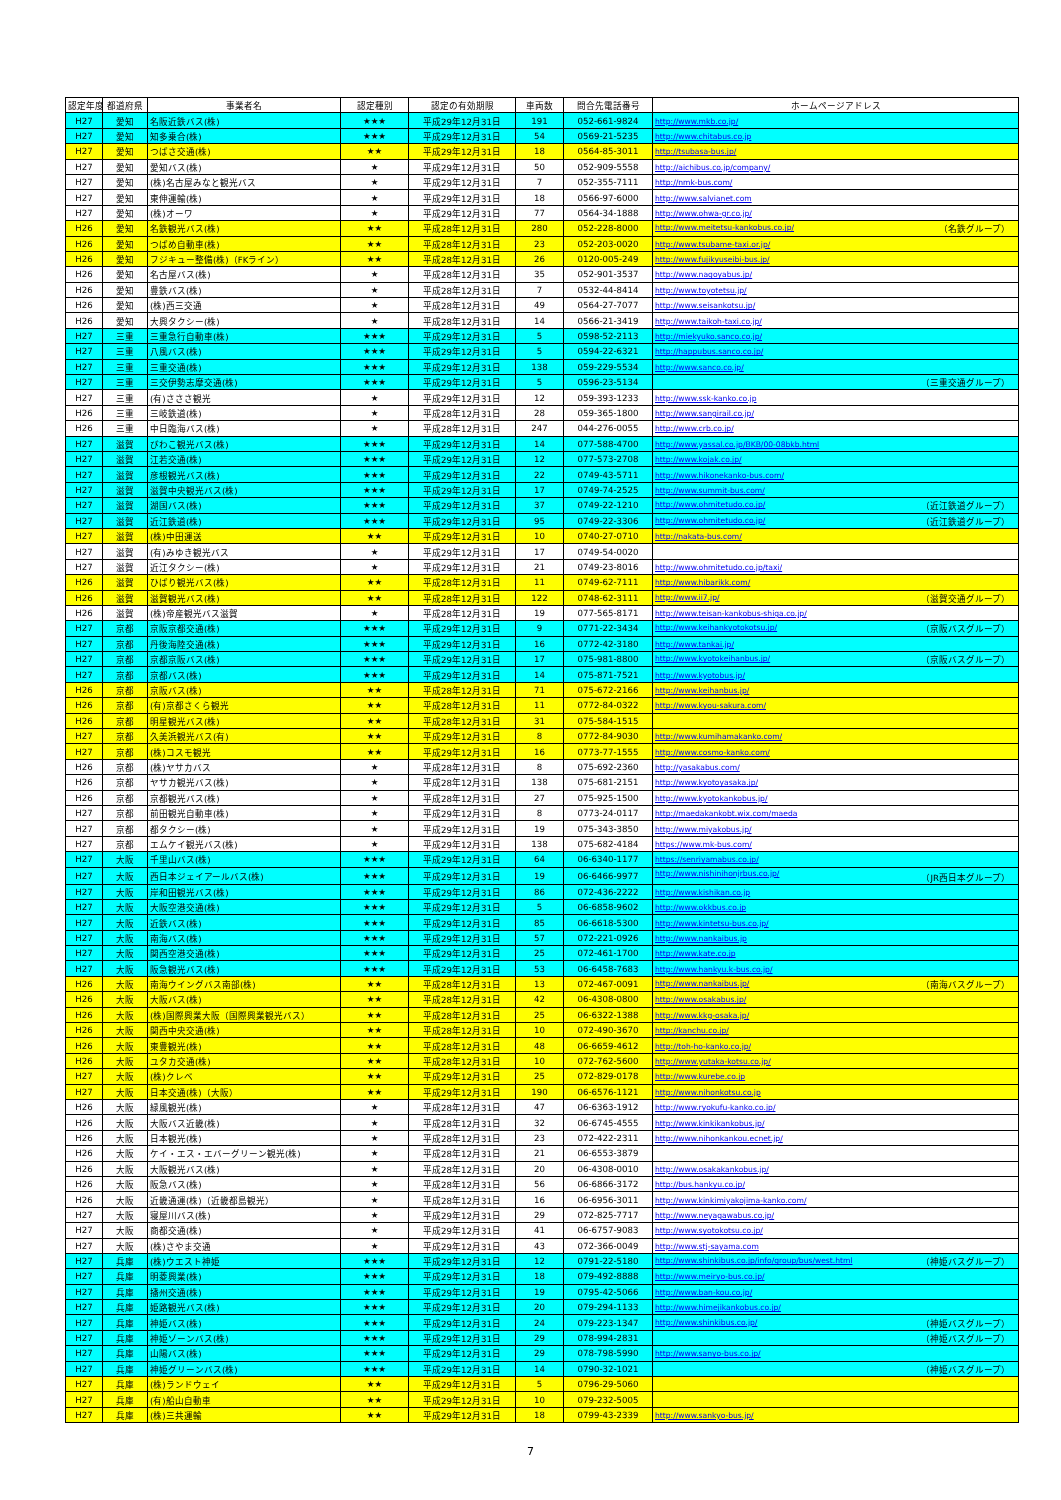| 認定年度 | 都道府県 | 事業者名 | 認定種別 | 認定の有効期限 | 車両数 | 問合先電話番号 | ホームページアドレス |
| --- | --- | --- | --- | --- | --- | --- | --- |
| H27 | 愛知 | 名阪近鉄バス(株) | ★★★ | 平成29年12月31日 | 191 | 052-661-9824 | http://www.mkb.co.jp/ |
| H27 | 愛知 | 知多乗合(株) | ★★★ | 平成29年12月31日 | 54 | 0569-21-5235 | http://www.chitabus.co.jp |
| H27 | 愛知 | つばさ交通(株) | ★★ | 平成29年12月31日 | 18 | 0564-85-3011 | http://tsubasa-bus.jp/ |
| H27 | 愛知 | 愛知バス(株) | ★ | 平成29年12月31日 | 50 | 052-909-5558 | http://aichibus.co.jp/company/ |
| H27 | 愛知 | (株)名古屋みなと観光バス | ★ | 平成29年12月31日 | 7 | 052-355-7111 | http://nmk-bus.com/ |
| H27 | 愛知 | 東伸運輸(株) | ★ | 平成29年12月31日 | 18 | 0566-97-6000 | http://www.salvianet.com |
| H27 | 愛知 | (株)オーワ | ★ | 平成29年12月31日 | 77 | 0564-34-1888 | http://www.ohwa-gr.co.jp/ |
| H26 | 愛知 | 名鉄観光バス(株) | ★★ | 平成28年12月31日 | 280 | 052-228-8000 | http://www.meitetsu-kankobus.co.jp/ （名鉄グループ） |
| H26 | 愛知 | つばめ自動車(株) | ★★ | 平成28年12月31日 | 23 | 052-203-0020 | http://www.tsubame-taxi.or.jp/ |
| H26 | 愛知 | フジキュー整備(株)（FKライン） | ★★ | 平成28年12月31日 | 26 | 0120-005-249 | http://www.fujikyuseibi-bus.jp/ |
| H26 | 愛知 | 名古屋バス(株) | ★ | 平成28年12月31日 | 35 | 052-901-3537 | http://www.nagoyabus.jp/ |
| H26 | 愛知 | 豊鉄バス(株) | ★ | 平成28年12月31日 | 7 | 0532-44-8414 | http://www.toyotetsu.jp/ |
| H26 | 愛知 | (株)西三交通 | ★ | 平成28年12月31日 | 49 | 0564-27-7077 | http://www.seisankotsu.jp/ |
| H26 | 愛知 | 大興タクシー(株) | ★ | 平成28年12月31日 | 14 | 0566-21-3419 | http://www.taikoh-taxi.co.jp/ |
| H27 | 三重 | 三重急行自動車(株) | ★★★ | 平成29年12月31日 | 5 | 0598-52-2113 | http://miekyuko.sanco.co.jp/ |
| H27 | 三重 | 八風バス(株) | ★★★ | 平成29年12月31日 | 5 | 0594-22-6321 | http://happubus.sanco.co.jp/ |
| H27 | 三重 | 三重交通(株) | ★★★ | 平成29年12月31日 | 138 | 059-229-5534 | http://www.sanco.co.jp/ |
| H27 | 三重 | 三交伊勢志摩交通(株) | ★★★ | 平成29年12月31日 | 5 | 0596-23-5134 | （三重交通グループ） |
| H27 | 三重 | (有)さささ観光 | ★ | 平成29年12月31日 | 12 | 059-393-1233 | http://www.ssk-kanko.co.jp |
| H26 | 三重 | 三岐鉄道(株) | ★ | 平成28年12月31日 | 28 | 059-365-1800 | http://www.sangirail.co.jp/ |
| H26 | 三重 | 中日臨海バス(株) | ★ | 平成28年12月31日 | 247 | 044-276-0055 | http://www.crb.co.jp/ |
| H27 | 滋賀 | びわこ観光バス(株) | ★★★ | 平成29年12月31日 | 14 | 077-588-4700 | http://www.yassal.co.jp/BKB/00-08bkb.html |
| H27 | 滋賀 | 江若交通(株) | ★★★ | 平成29年12月31日 | 12 | 077-573-2708 | http://www.kojak.co.jp/ |
| H27 | 滋賀 | 彦根観光バス(株) | ★★★ | 平成29年12月31日 | 22 | 0749-43-5711 | http://www.hikonekanko-bus.com/ |
| H27 | 滋賀 | 滋賀中央観光バス(株) | ★★★ | 平成29年12月31日 | 17 | 0749-74-2525 | http://www.summit-bus.com/ |
| H27 | 滋賀 | 湖国バス(株) | ★★★ | 平成29年12月31日 | 37 | 0749-22-1210 | http://www.ohmitetudo.co.jp/ （近江鉄道グループ） |
| H27 | 滋賀 | 近江鉄道(株) | ★★★ | 平成29年12月31日 | 95 | 0749-22-3306 | http://www.ohmitetudo.co.jp/ （近江鉄道グループ） |
| H27 | 滋賀 | (株)中田運送 | ★★ | 平成29年12月31日 | 10 | 0740-27-0710 | http://nakata-bus.com/ |
| H27 | 滋賀 | (有)みゆき観光バス | ★ | 平成29年12月31日 | 17 | 0749-54-0020 | |
| H27 | 滋賀 | 近江タクシー(株) | ★ | 平成29年12月31日 | 21 | 0749-23-8016 | http://www.ohmitetudo.co.jp/taxi/ |
| H26 | 滋賀 | ひばり観光バス(株) | ★★ | 平成28年12月31日 | 11 | 0749-62-7111 | http://www.hibarikk.com/ |
| H26 | 滋賀 | 滋賀観光バス(株) | ★★ | 平成28年12月31日 | 122 | 0748-62-3111 | http://www.ii7.jp/ （滋賀交通グループ） |
| H26 | 滋賀 | (株)帝産観光バス滋賀 | ★ | 平成28年12月31日 | 19 | 077-565-8171 | http://www.teisan-kankobus-shiga.co.jp/ |
| H27 | 京都 | 京阪京都交通(株) | ★★★ | 平成29年12月31日 | 9 | 0771-22-3434 | http://www.keihankyotokotsu.jp/ （京阪バスグループ） |
| H27 | 京都 | 丹後海陸交通(株) | ★★★ | 平成29年12月31日 | 16 | 0772-42-3180 | http://www.tankai.jp/ |
| H27 | 京都 | 京都京阪バス(株) | ★★★ | 平成29年12月31日 | 17 | 075-981-8800 | http://www.kyotokeihanbus.jp/ （京阪バスグループ） |
| H27 | 京都 | 京都バス(株) | ★★★ | 平成29年12月31日 | 14 | 075-871-7521 | http://www.kyotobus.jp/ |
| H26 | 京都 | 京阪バス(株) | ★★ | 平成28年12月31日 | 71 | 075-672-2166 | http://www.keihanbus.jp/ |
| H26 | 京都 | (有)京都さくら観光 | ★★ | 平成28年12月31日 | 11 | 0772-84-0322 | http://www.kyou-sakura.com/ |
| H26 | 京都 | 明星観光バス(株) | ★★ | 平成28年12月31日 | 31 | 075-584-1515 | |
| H27 | 京都 | 久美浜観光バス(有) | ★★ | 平成29年12月31日 | 8 | 0772-84-9030 | http://www.kumihamakanko.com/ |
| H27 | 京都 | (株)コスモ観光 | ★★ | 平成29年12月31日 | 16 | 0773-77-1555 | http://www.cosmo-kanko.com/ |
| H26 | 京都 | (株)ヤサカバス | ★ | 平成28年12月31日 | 8 | 075-692-2360 | http://yasakabus.com/ |
| H26 | 京都 | ヤサカ観光バス(株) | ★ | 平成28年12月31日 | 138 | 075-681-2151 | http://www.kyotoyasaka.jp/ |
| H26 | 京都 | 京都観光バス(株) | ★ | 平成28年12月31日 | 27 | 075-925-1500 | http://www.kyotokankobus.jp/ |
| H27 | 京都 | 前田観光自動車(株) | ★ | 平成29年12月31日 | 8 | 0773-24-0117 | http://maedakankobt.wix.com/maeda |
| H27 | 京都 | 都タクシー(株) | ★ | 平成29年12月31日 | 19 | 075-343-3850 | http://www.miyakobus.jp/ |
| H27 | 京都 | エムケイ観光バス(株) | ★ | 平成29年12月31日 | 138 | 075-682-4184 | https://www.mk-bus.com/ |
| H27 | 大阪 | 千里山バス(株) | ★★★ | 平成29年12月31日 | 64 | 06-6340-1177 | https://senriyamabus.co.jp/ |
| H27 | 大阪 | 西日本ジェイアールバス(株) | ★★★ | 平成29年12月31日 | 19 | 06-6466-9977 | http://www.nishinihonjrbus.co.jp/ （JR西日本グループ） |
| H27 | 大阪 | 岸和田観光バス(株) | ★★★ | 平成29年12月31日 | 86 | 072-436-2222 | http://www.kishikan.co.jp |
| H27 | 大阪 | 大阪空港交通(株) | ★★★ | 平成29年12月31日 | 5 | 06-6858-9602 | http://www.okkbus.co.jp |
| H27 | 大阪 | 近鉄バス(株) | ★★★ | 平成29年12月31日 | 85 | 06-6618-5300 | http://www.kintetsu-bus.co.jp/ |
| H27 | 大阪 | 南海バス(株) | ★★★ | 平成29年12月31日 | 57 | 072-221-0926 | http://www.nankaibus.jp |
| H27 | 大阪 | 関西空港交通(株) | ★★★ | 平成29年12月31日 | 25 | 072-461-1700 | http://www.kate.co.jp |
| H27 | 大阪 | 阪急観光バス(株) | ★★★ | 平成29年12月31日 | 53 | 06-6458-7683 | http://www.hankyu.k-bus.co.jp/ |
| H26 | 大阪 | 南海ウイングバス南部(株) | ★★ | 平成28年12月31日 | 13 | 072-467-0091 | http://www.nankaibus.jp/ （南海バスグループ） |
| H26 | 大阪 | 大阪バス(株) | ★★ | 平成28年12月31日 | 42 | 06-4308-0800 | http://www.osakabus.jp/ |
| H26 | 大阪 | (株)国際興業大阪（国際興業観光バス） | ★★ | 平成28年12月31日 | 25 | 06-6322-1388 | http://www.kkg-osaka.jp/ |
| H26 | 大阪 | 関西中央交通(株) | ★★ | 平成28年12月31日 | 10 | 072-490-3670 | http://kanchu.co.jp/ |
| H26 | 大阪 | 東豊観光(株) | ★★ | 平成28年12月31日 | 48 | 06-6659-4612 | http://toh-ho-kanko.co.jp/ |
| H26 | 大阪 | ユタカ交通(株) | ★★ | 平成28年12月31日 | 10 | 072-762-5600 | http://www.yutaka-kotsu.co.jp/ |
| H27 | 大阪 | (株)クレベ | ★★ | 平成29年12月31日 | 25 | 072-829-0178 | http://www.kurebe.co.jp |
| H27 | 大阪 | 日本交通(株)（大阪） | ★★ | 平成29年12月31日 | 190 | 06-6576-1121 | http://www.nihonkotsu.co.jp |
| H26 | 大阪 | 緑風観光(株) | ★ | 平成28年12月31日 | 47 | 06-6363-1912 | http://www.ryokufu-kanko.co.jp/ |
| H26 | 大阪 | 大阪バス近畿(株) | ★ | 平成28年12月31日 | 32 | 06-6745-4555 | http://www.kinkikankobus.jp/ |
| H26 | 大阪 | 日本観光(株) | ★ | 平成28年12月31日 | 23 | 072-422-2311 | http://www.nihonkankou.ecnet.jp/ |
| H26 | 大阪 | ケイ・エス・エバーグリーン観光(株) | ★ | 平成28年12月31日 | 21 | 06-6553-3879 | |
| H26 | 大阪 | 大阪観光バス(株) | ★ | 平成28年12月31日 | 20 | 06-4308-0010 | http://www.osakakankobus.jp/ |
| H26 | 大阪 | 阪急バス(株) | ★ | 平成28年12月31日 | 56 | 06-6866-3172 | http://bus.hankyu.co.jp/ |
| H26 | 大阪 | 近畿通運(株)（近畿都島観光） | ★ | 平成28年12月31日 | 16 | 06-6956-3011 | http://www.kinkimiyakojima-kanko.com/ |
| H27 | 大阪 | 寝屋川バス(株) | ★ | 平成29年12月31日 | 29 | 072-825-7717 | http://www.neyagawabus.co.jp/ |
| H27 | 大阪 | 商都交通(株) | ★ | 平成29年12月31日 | 41 | 06-6757-9083 | http://www.syotokotsu.co.jp/ |
| H27 | 大阪 | (株)さやま交通 | ★ | 平成29年12月31日 | 43 | 072-366-0049 | http://www.stj-sayama.com |
| H27 | 兵庫 | (株)ウエスト神姫 | ★★★ | 平成29年12月31日 | 12 | 0791-22-5180 | http://www.shinkibus.co.jp/info/group/bus/west.html （神姫バスグループ） |
| H27 | 兵庫 | 明菱興業(株) | ★★★ | 平成29年12月31日 | 18 | 079-492-8888 | http://www.meiryo-bus.co.jp/ |
| H27 | 兵庫 | 播州交通(株) | ★★★ | 平成29年12月31日 | 19 | 0795-42-5066 | http://www.ban-kou.co.jp/ |
| H27 | 兵庫 | 姫路観光バス(株) | ★★★ | 平成29年12月31日 | 20 | 079-294-1133 | http://www.himejikankobus.co.jp/ |
| H27 | 兵庫 | 神姫バス(株) | ★★★ | 平成29年12月31日 | 24 | 079-223-1347 | http://www.shinkibus.co.jp/ （神姫バスグループ） |
| H27 | 兵庫 | 神姫ゾーンバス(株) | ★★★ | 平成29年12月31日 | 29 | 078-994-2831 | （神姫バスグループ） |
| H27 | 兵庫 | 山陽バス(株) | ★★★ | 平成29年12月31日 | 29 | 078-798-5990 | http://www.sanyo-bus.co.jp/ |
| H27 | 兵庫 | 神姫グリーンバス(株) | ★★★ | 平成29年12月31日 | 14 | 0790-32-1021 | （神姫バスグループ） |
| H27 | 兵庫 | (株)ランドウェイ | ★★ | 平成29年12月31日 | 5 | 0796-29-5060 | |
| H27 | 兵庫 | (有)船山自動車 | ★★ | 平成29年12月31日 | 10 | 079-232-5005 | |
| H27 | 兵庫 | (株)三共運輸 | ★★ | 平成29年12月31日 | 18 | 0799-43-2339 | http://www.sankyo-bus.jp/ |
7